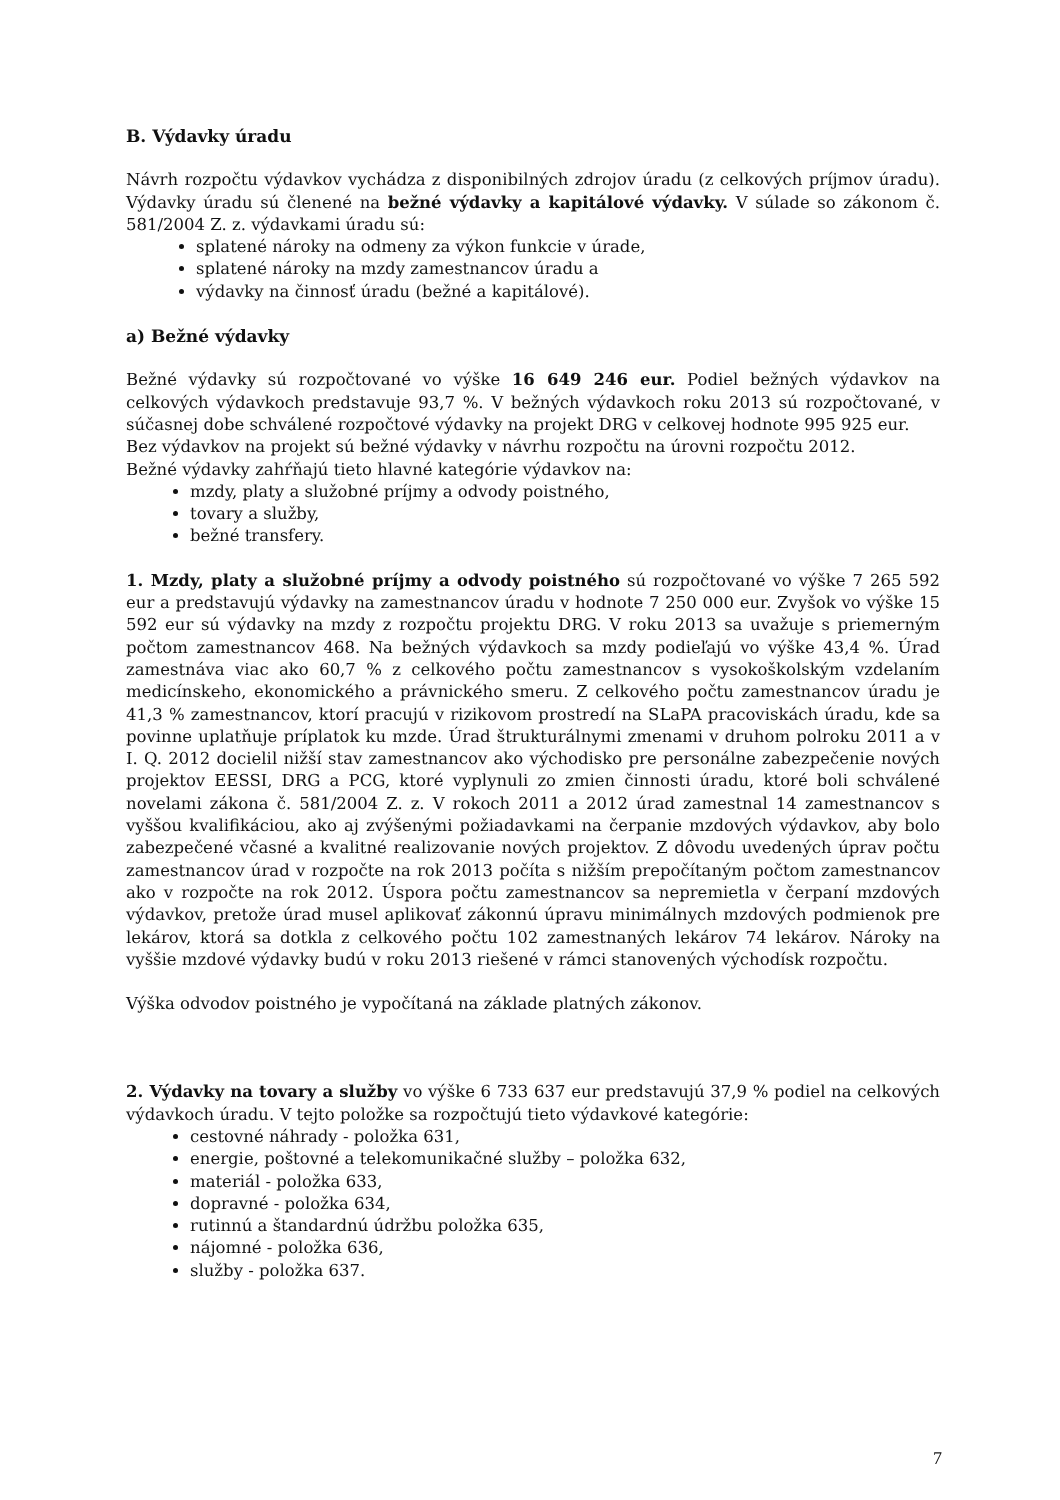B. Výdavky úradu
Návrh rozpočtu výdavkov vychádza z disponibilných zdrojov úradu (z celkových príjmov úradu). Výdavky úradu sú členené na bežné výdavky a kapitálové výdavky. V súlade so zákonom č. 581/2004 Z. z. výdavkami úradu sú:
splatené nároky na odmeny za výkon funkcie v úrade,
splatené nároky na mzdy zamestnancov úradu a
výdavky na činnosť úradu (bežné a kapitálové).
a) Bežné výdavky
Bežné výdavky sú rozpočtované vo výške 16 649 246 eur. Podiel bežných výdavkov na celkových výdavkoch predstavuje 93,7 %. V bežných výdavkoch roku 2013 sú rozpočtované, v súčasnej dobe schválené rozpočtové výdavky na projekt DRG v celkovej hodnote 995 925 eur.
Bez výdavkov na projekt sú bežné výdavky v návrhu rozpočtu na úrovni rozpočtu 2012.
Bežné výdavky zahŕňajú tieto hlavné kategórie výdavkov na:
mzdy, platy a služobné príjmy a odvody poistného,
tovary a služby,
bežné transfery.
1. Mzdy, platy a služobné príjmy a odvody poistného sú rozpočtované vo výške 7 265 592 eur a predstavujú výdavky na zamestnancov úradu v hodnote 7 250 000 eur. Zvyšok vo výške 15 592 eur sú výdavky na mzdy z rozpočtu projektu DRG. V roku 2013 sa uvažuje s priemerným počtom zamestnancov 468. Na bežných výdavkoch sa mzdy podieľajú vo výške 43,4 %. Úrad zamestnáva viac ako 60,7 % z celkového počtu zamestnancov s vysokoškolským vzdelaním medicínskeho, ekonomického a právnického smeru. Z celkového počtu zamestnancov úradu je 41,3 % zamestnancov, ktorí pracujú v rizikovom prostredí na SLaPA pracoviskách úradu, kde sa povinne uplatňuje príplatok ku mzde. Úrad štrukturálnymi zmenami v druhom polroku 2011 a v I. Q. 2012 docielil nižší stav zamestnancov ako východisko pre personálne zabezpečenie nových projektov EESSI, DRG a PCG, ktoré vyplynuli zo zmien činnosti úradu, ktoré boli schválené novelami zákona č. 581/2004 Z. z. V rokoch 2011 a 2012 úrad zamestnal 14 zamestnancov s vyššou kvalifikáciou, ako aj zvýšenými požiadavkami na čerpanie mzdových výdavkov, aby bolo zabezpečené včasné a kvalitné realizovanie nových projektov. Z dôvodu uvedených úprav počtu zamestnancov úrad v rozpočte na rok 2013 počíta s nižším prepočítaným počtom zamestnancov ako v rozpočte na rok 2012. Úspora počtu zamestnancov sa nepremietla v čerpaní mzdových výdavkov, pretože úrad musel aplikovať zákonnú úpravu minimálnych mzdových podmienok pre lekárov, ktorá sa dotkla z celkového počtu 102 zamestnaných lekárov 74 lekárov. Nároky na vyššie mzdové výdavky budú v roku 2013 riešené v rámci stanovených východísk rozpočtu.
Výška odvodov poistného je vypočítaná na základe platných zákonov.
2. Výdavky na tovary a služby vo výške 6 733 637 eur predstavujú 37,9 % podiel na celkových výdavkoch úradu. V tejto položke sa rozpočtujú tieto výdavkové kategórie:
cestovné náhrady - položka 631,
energie, poštovné a telekomunikačné služby – položka 632,
materiál - položka 633,
dopravné - položka 634,
rutinnú a štandardnú údržbu položka 635,
nájomné - položka 636,
služby - položka 637.
7